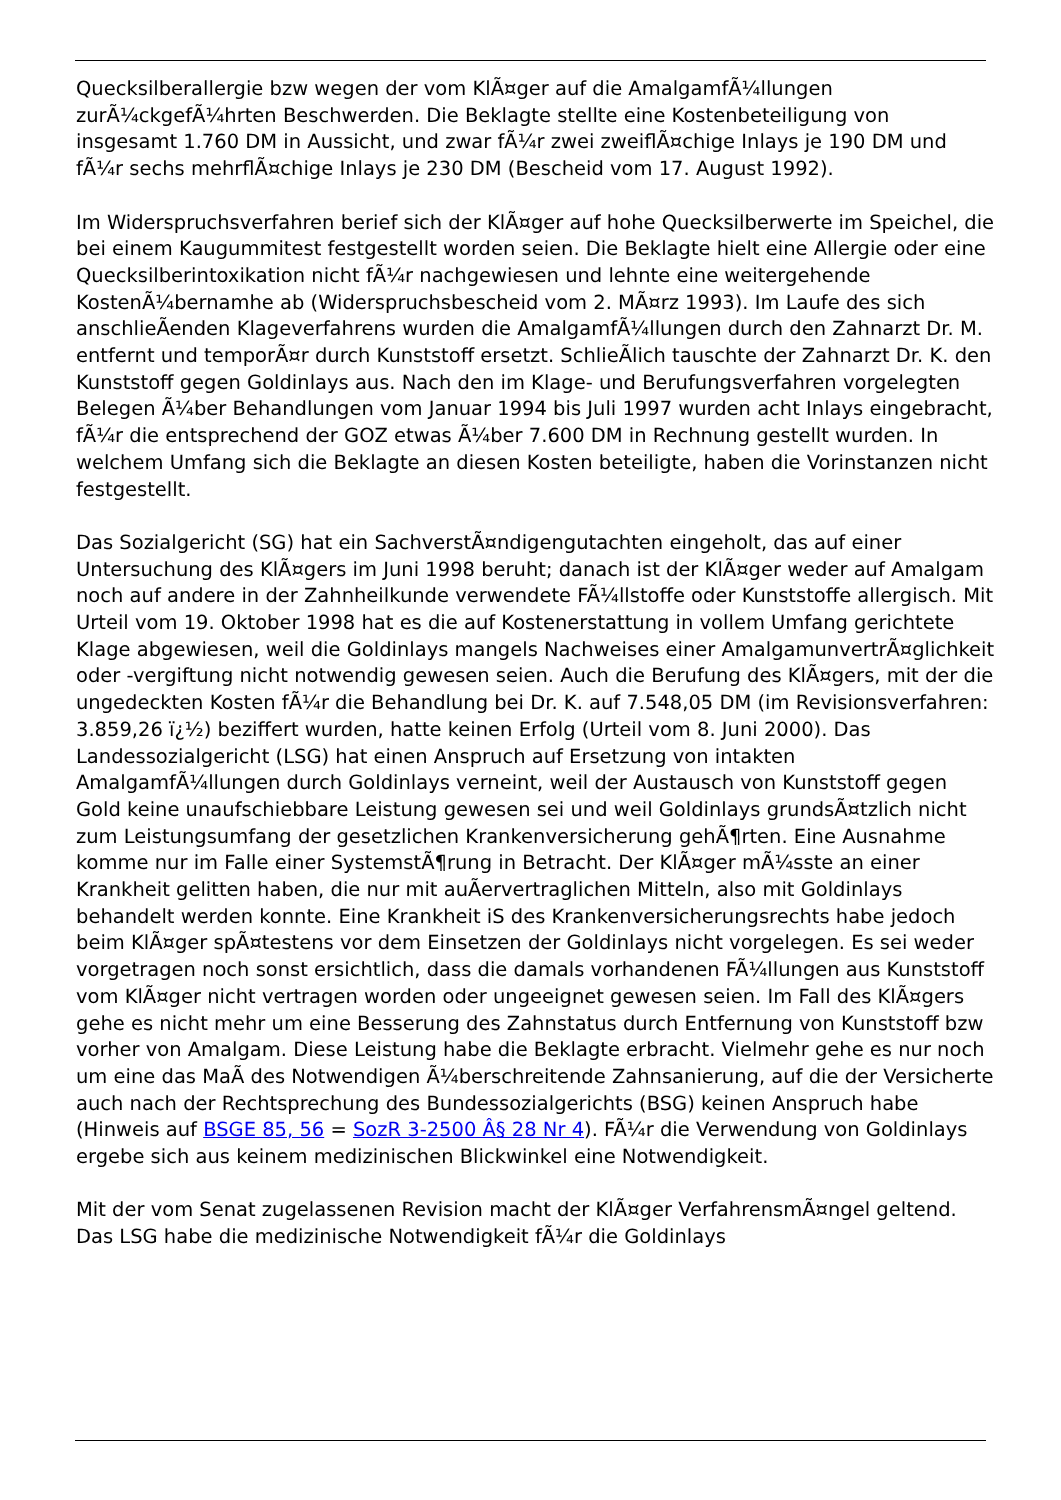Quecksilberallergie bzw wegen der vom KlÃ¤ger auf die AmalgamfÃ¼llungen zurÃ¼ckgefÃ¼hrten Beschwerden. Die Beklagte stellte eine Kostenbeteiligung von insgesamt 1.760 DM in Aussicht, und zwar fÃ¼r zwei zweiflÃ¤chige Inlays je 190 DM und fÃ¼r sechs mehrflÃ¤chige Inlays je 230 DM (Bescheid vom 17. August 1992).
Im Widerspruchsverfahren berief sich der KlÃ¤ger auf hohe Quecksilberwerte im Speichel, die bei einem Kaugummitest festgestellt worden seien. Die Beklagte hielt eine Allergie oder eine Quecksilberintoxikation nicht fÃ¼r nachgewiesen und lehnte eine weitergehende KostenÃ¼bernamhe ab (Widerspruchsbescheid vom 2. MÃ¤rz 1993). Im Laufe des sich anschlieÃenden Klageverfahrens wurden die AmalgamfÃ¼llungen durch den Zahnarzt Dr. M. entfernt und temporÃ¤r durch Kunststoff ersetzt. SchlieÃlich tauschte der Zahnarzt Dr. K. den Kunststoff gegen Goldinlays aus. Nach den im Klage- und Berufungsverfahren vorgelegten Belegen Ã¼ber Behandlungen vom Januar 1994 bis Juli 1997 wurden acht Inlays eingebracht, fÃ¼r die entsprechend der GOZ etwas Ã¼ber 7.600 DM in Rechnung gestellt wurden. In welchem Umfang sich die Beklagte an diesen Kosten beteiligte, haben die Vorinstanzen nicht festgestellt.
Das Sozialgericht (SG) hat ein SachverstÃ¤ndigengutachten eingeholt, das auf einer Untersuchung des KlÃ¤gers im Juni 1998 beruht; danach ist der KlÃ¤ger weder auf Amalgam noch auf andere in der Zahnheilkunde verwendete FÃ¼llstoffe oder Kunststoffe allergisch. Mit Urteil vom 19. Oktober 1998 hat es die auf Kostenerstattung in vollem Umfang gerichtete Klage abgewiesen, weil die Goldinlays mangels Nachweises einer AmalgamunvertrÃ¤glichkeit oder -vergiftung nicht notwendig gewesen seien. Auch die Berufung des KlÃ¤gers, mit der die ungedeckten Kosten fÃ¼r die Behandlung bei Dr. K. auf 7.548,05 DM (im Revisionsverfahren: 3.859,26 ï¿½) beziffert wurden, hatte keinen Erfolg (Urteil vom 8. Juni 2000). Das Landessozialgericht (LSG) hat einen Anspruch auf Ersetzung von intakten AmalgamfÃ¼llungen durch Goldinlays verneint, weil der Austausch von Kunststoff gegen Gold keine unaufschiebbare Leistung gewesen sei und weil Goldinlays grundsÃ¤tzlich nicht zum Leistungsumfang der gesetzlichen Krankenversicherung gehÃ¶rten. Eine Ausnahme komme nur im Falle einer SystemstÃ¶rung in Betracht. Der KlÃ¤ger mÃ¼sste an einer Krankheit gelitten haben, die nur mit auÃervertraglichen Mitteln, also mit Goldinlays behandelt werden konnte. Eine Krankheit iS des Krankenversicherungsrechts habe jedoch beim KlÃ¤ger spÃ¤testens vor dem Einsetzen der Goldinlays nicht vorgelegen. Es sei weder vorgetragen noch sonst ersichtlich, dass die damals vorhandenen FÃ¼llungen aus Kunststoff vom KlÃ¤ger nicht vertragen worden oder ungeeignet gewesen seien. Im Fall des KlÃ¤gers gehe es nicht mehr um eine Besserung des Zahnstatus durch Entfernung von Kunststoff bzw vorher von Amalgam. Diese Leistung habe die Beklagte erbracht. Vielmehr gehe es nur noch um eine das MaÃ des Notwendigen Ã¼berschreitende Zahnsanierung, auf die der Versicherte auch nach der Rechtsprechung des Bundessozialgerichts (BSG) keinen Anspruch habe (Hinweis auf BSGE 85, 56 = SozR 3-2500 Â§ 28 Nr 4). FÃ¼r die Verwendung von Goldinlays ergebe sich aus keinem medizinischen Blickwinkel eine Notwendigkeit.
Mit der vom Senat zugelassenen Revision macht der KlÃ¤ger VerfahrensmÃ¤ngel geltend. Das LSG habe die medizinische Notwendigkeit fÃ¼r die Goldinlays